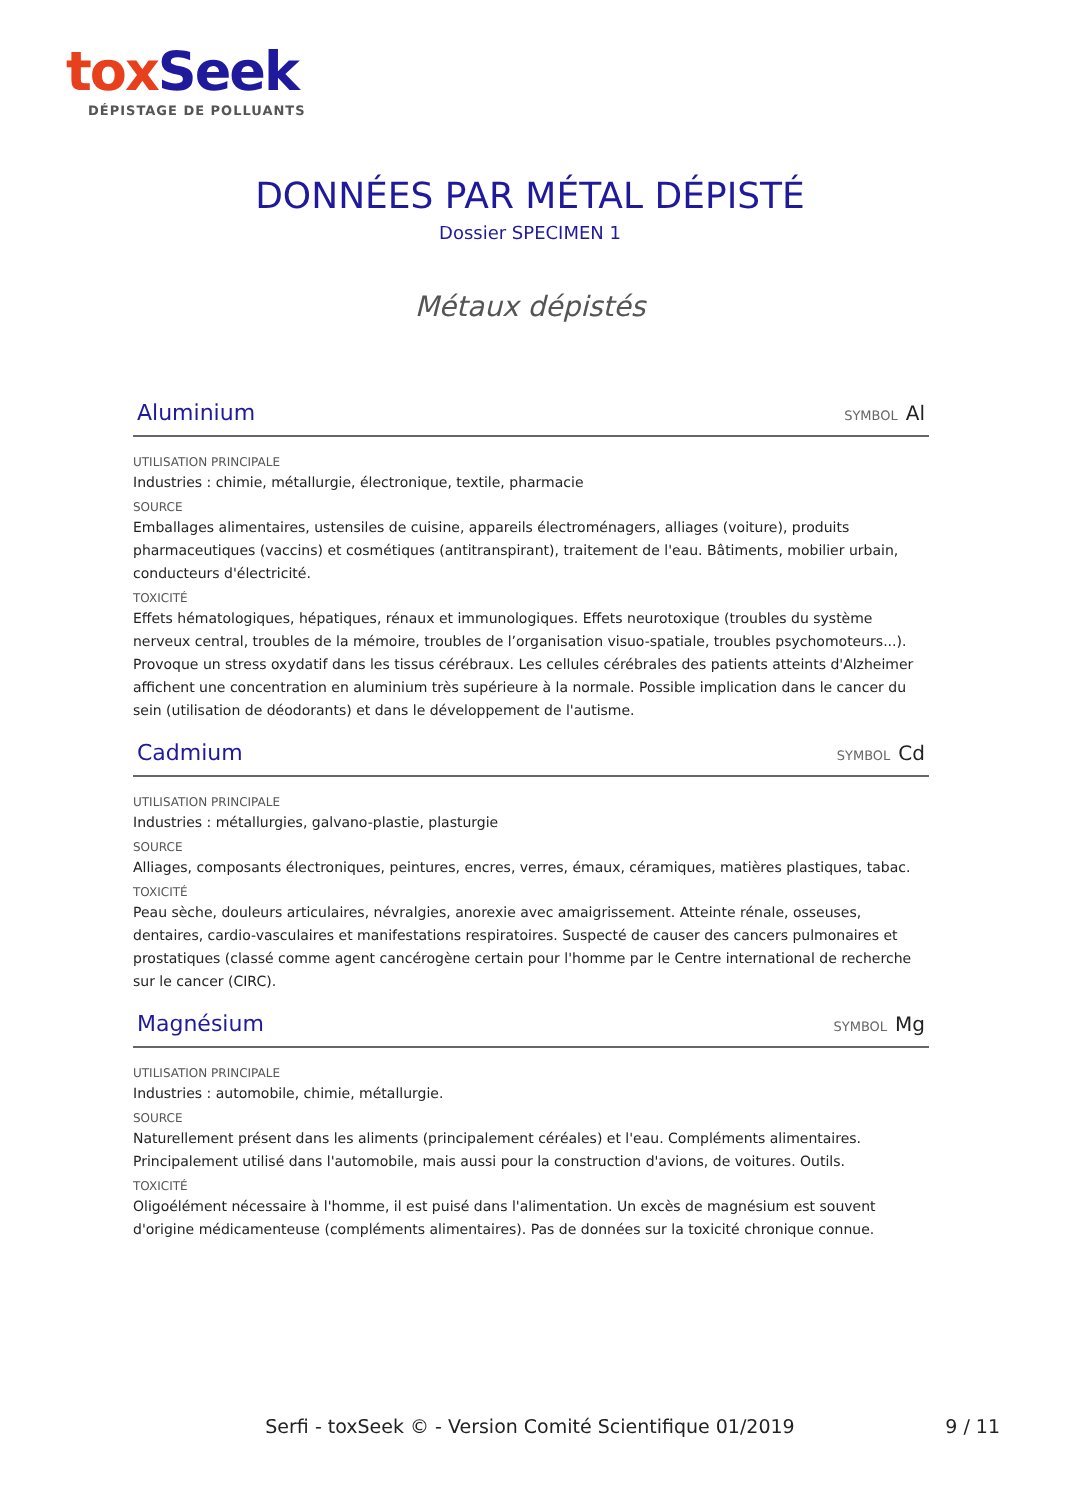tox Seek
DÉPISTAGE DE POLLUANTS
DONNÉES PAR MÉTAL DÉPISTÉ
Dossier SPECIMEN 1
Métaux dépistés
Aluminium SYMBOL Al
UTILISATION PRINCIPALE
Industries : chimie, métallurgie, électronique, textile, pharmacie
SOURCE
Emballages alimentaires, ustensiles de cuisine, appareils électroménagers, alliages (voiture), produits pharmaceutiques (vaccins) et cosmétiques (antitranspirant), traitement de l'eau. Bâtiments, mobilier urbain, conducteurs d'électricité.
TOXICITÉ
Effets hématologiques, hépatiques, rénaux et immunologiques. Effets neurotoxique (troubles du système nerveux central, troubles de la mémoire, troubles de l’organisation visuo-spatiale, troubles psychomoteurs...). Provoque un stress oxydatif dans les tissus cérébraux. Les cellules cérébrales des patients atteints d'Alzheimer affichent une concentration en aluminium très supérieure à la normale. Possible implication dans le cancer du sein (utilisation de déodorants) et dans le développement de l'autisme.
Cadmium SYMBOL Cd
UTILISATION PRINCIPALE
Industries : métallurgies, galvano-plastie, plasturgie
SOURCE
Alliages, composants électroniques, peintures, encres, verres, émaux, céramiques, matières plastiques, tabac.
TOXICITÉ
Peau sèche, douleurs articulaires, névralgies, anorexie avec amaigrissement. Atteinte rénale, osseuses, dentaires, cardio-vasculaires et manifestations respiratoires. Suspecté de causer des cancers pulmonaires et prostatiques (classé comme agent cancérogène certain pour l'homme par le Centre international de recherche sur le cancer (CIRC).
Magnésium SYMBOL Mg
UTILISATION PRINCIPALE
Industries : automobile, chimie, métallurgie.
SOURCE
Naturellement présent dans les aliments (principalement céréales) et l'eau. Compléments alimentaires. Principalement utilisé dans l'automobile, mais aussi pour la construction d'avions, de voitures. Outils.
TOXICITÉ
Oligoélément nécessaire à l'homme, il est puisé dans l'alimentation. Un excès de magnésium est souvent d'origine médicamenteuse (compléments alimentaires). Pas de données sur la toxicité chronique connue.
Serfi - toxSeek © - Version Comité Scientifique 01/2019 9 / 11